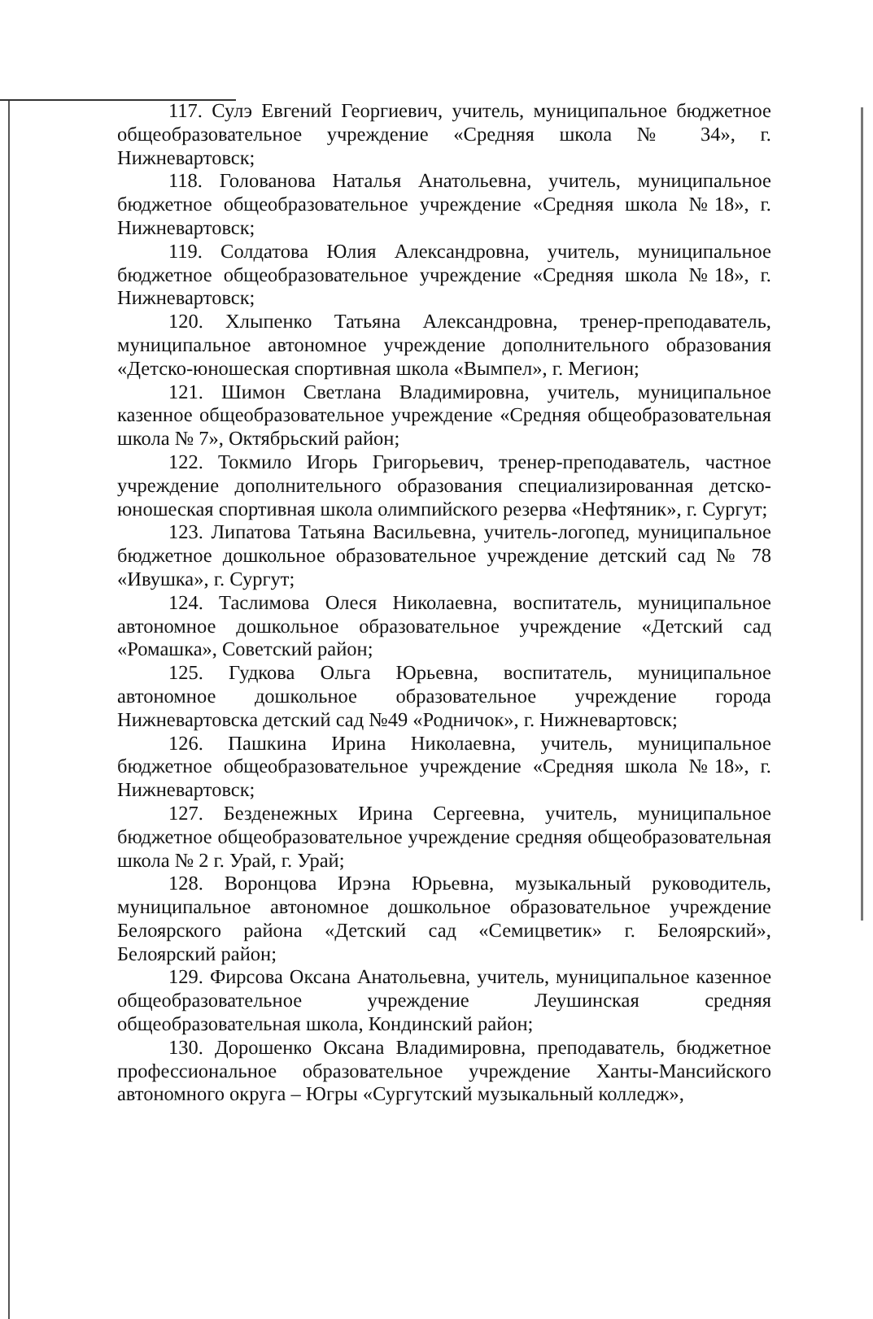117. Сулэ Евгений Георгиевич, учитель, муниципальное бюджетное общеобразовательное учреждение «Средняя школа № 34», г. Нижневартовск;
118. Голованова Наталья Анатольевна, учитель, муниципальное бюджетное общеобразовательное учреждение «Средняя школа №18», г. Нижневартовск;
119. Солдатова Юлия Александровна, учитель, муниципальное бюджетное общеобразовательное учреждение «Средняя школа №18», г. Нижневартовск;
120. Хлыпенко Татьяна Александровна, тренер-преподаватель, муниципальное автономное учреждение дополнительного образования «Детско-юношеская спортивная школа «Вымпел», г. Мегион;
121. Шимон Светлана Владимировна, учитель, муниципальное казенное общеобразовательное учреждение «Средняя общеобразовательная школа № 7», Октябрьский район;
122. Токмило Игорь Григорьевич, тренер-преподаватель, частное учреждение дополнительного образования специализированная детско-юношеская спортивная школа олимпийского резерва «Нефтяник», г. Сургут;
123. Липатова Татьяна Васильевна, учитель-логопед, муниципальное бюджетное дошкольное образовательное учреждение детский сад № 78 «Ивушка», г. Сургут;
124. Таслимова Олеся Николаевна, воспитатель, муниципальное автономное дошкольное образовательное учреждение «Детский сад «Ромашка», Советский район;
125. Гудкова Ольга Юрьевна, воспитатель, муниципальное автономное дошкольное образовательное учреждение города Нижневартовска детский сад №49 «Родничок», г. Нижневартовск;
126. Пашкина Ирина Николаевна, учитель, муниципальное бюджетное общеобразовательное учреждение «Средняя школа №18», г. Нижневартовск;
127. Безденежных Ирина Сергеевна, учитель, муниципальное бюджетное общеобразовательное учреждение средняя общеобразовательная школа № 2 г. Урай, г. Урай;
128. Воронцова Ирэна Юрьевна, музыкальный руководитель, муниципальное автономное дошкольное образовательное учреждение Белоярского района «Детский сад «Семицветик» г. Белоярский», Белоярский район;
129. Фирсова Оксана Анатольевна, учитель, муниципальное казенное общеобразовательное учреждение Леушинская средняя общеобразовательная школа, Кондинский район;
130. Дорошенко Оксана Владимировна, преподаватель, бюджетное профессиональное образовательное учреждение Ханты-Мансийского автономного округа – Югры «Сургутский музыкальный колледж»,